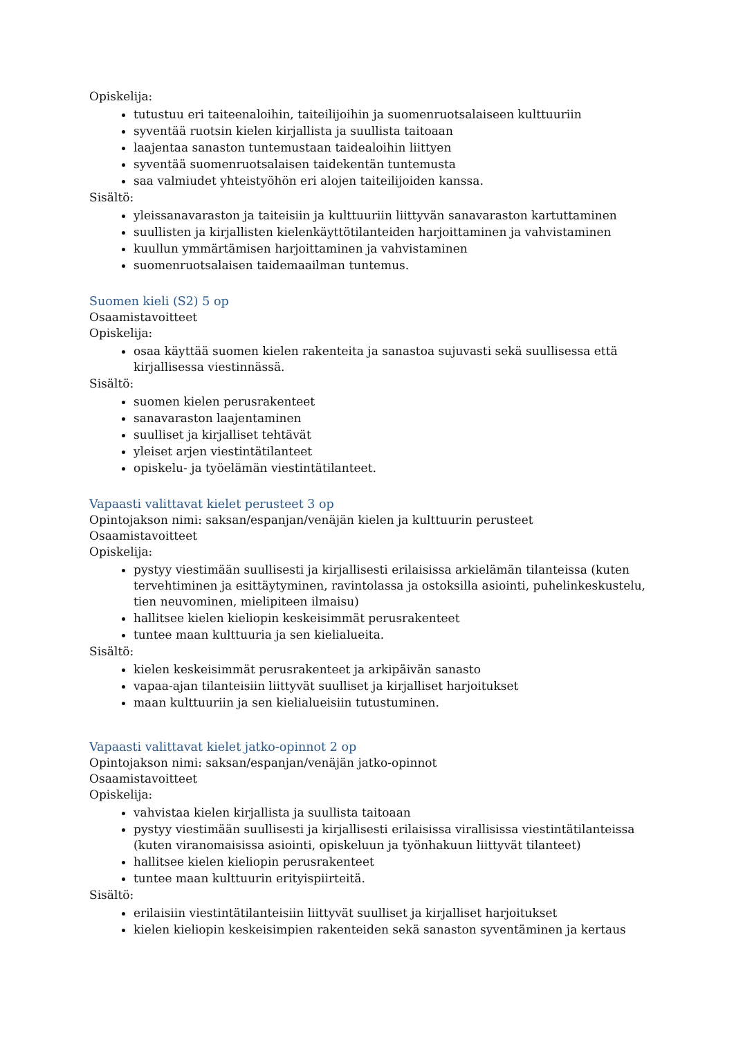Opiskelija:
tutustuu eri taiteenaloihin, taiteilijoihin ja suomenruotsalaiseen kulttuuriin
syventää ruotsin kielen kirjallista ja suullista taitoaan
laajentaa sanaston tuntemustaan taidealoihin liittyen
syventää suomenruotsalaisen taidekentän tuntemusta
saa valmiudet yhteistyöhön eri alojen taiteilijoiden kanssa.
Sisältö:
yleissanavaraston ja taiteisiin ja kulttuuriin liittyvän sanavaraston kartuttaminen
suullisten ja kirjallisten kielenkäyttötilanteiden harjoittaminen ja vahvistaminen
kuullun ymmärtämisen harjoittaminen ja vahvistaminen
suomenruotsalaisen taidemaailman tuntemus.
Suomen kieli (S2) 5 op
Osaamistavoitteet
Opiskelija:
osaa käyttää suomen kielen rakenteita ja sanastoa sujuvasti sekä suullisessa että kirjallisessa viestinnässä.
Sisältö:
suomen kielen perusrakenteet
sanavaraston laajentaminen
suulliset ja kirjalliset tehtävät
yleiset arjen viestintätilanteet
opiskelu- ja työelämän viestintätilanteet.
Vapaasti valittavat kielet perusteet 3 op
Opintojakson nimi: saksan/espanjan/venäjän kielen ja kulttuurin perusteet
Osaamistavoitteet
Opiskelija:
pystyy viestimään suullisesti ja kirjallisesti erilaisissa arkielämän tilanteissa (kuten tervehtiminen ja esittäytyminen, ravintolassa ja ostoksilla asiointi, puhelinkeskustelu, tien neuvominen, mielipiteen ilmaisu)
hallitsee kielen kieliopin keskeisimmät perusrakenteet
tuntee maan kulttuuria ja sen kielialueita.
Sisältö:
kielen keskeisimmät perusrakenteet ja arkipäivän sanasto
vapaa-ajan tilanteisiin liittyvät suulliset ja kirjalliset harjoitukset
maan kulttuuriin ja sen kielialueisiin tutustuminen.
Vapaasti valittavat kielet jatko-opinnot 2 op
Opintojakson nimi: saksan/espanjan/venäjän jatko-opinnot
Osaamistavoitteet
Opiskelija:
vahvistaa kielen kirjallista ja suullista taitoaan
pystyy viestimään suullisesti ja kirjallisesti erilaisissa virallisissa viestintätilanteissa (kuten viranomaisissa asiointi, opiskeluun ja työnhakuun liittyvät tilanteet)
hallitsee kielen kieliopin perusrakenteet
tuntee maan kulttuurin erityispiirteitä.
Sisältö:
erilaisiin viestintätilanteisiin liittyvät suulliset ja kirjalliset harjoitukset
kielen kieliopin keskeisimpien rakenteiden sekä sanaston syventäminen ja kertaus